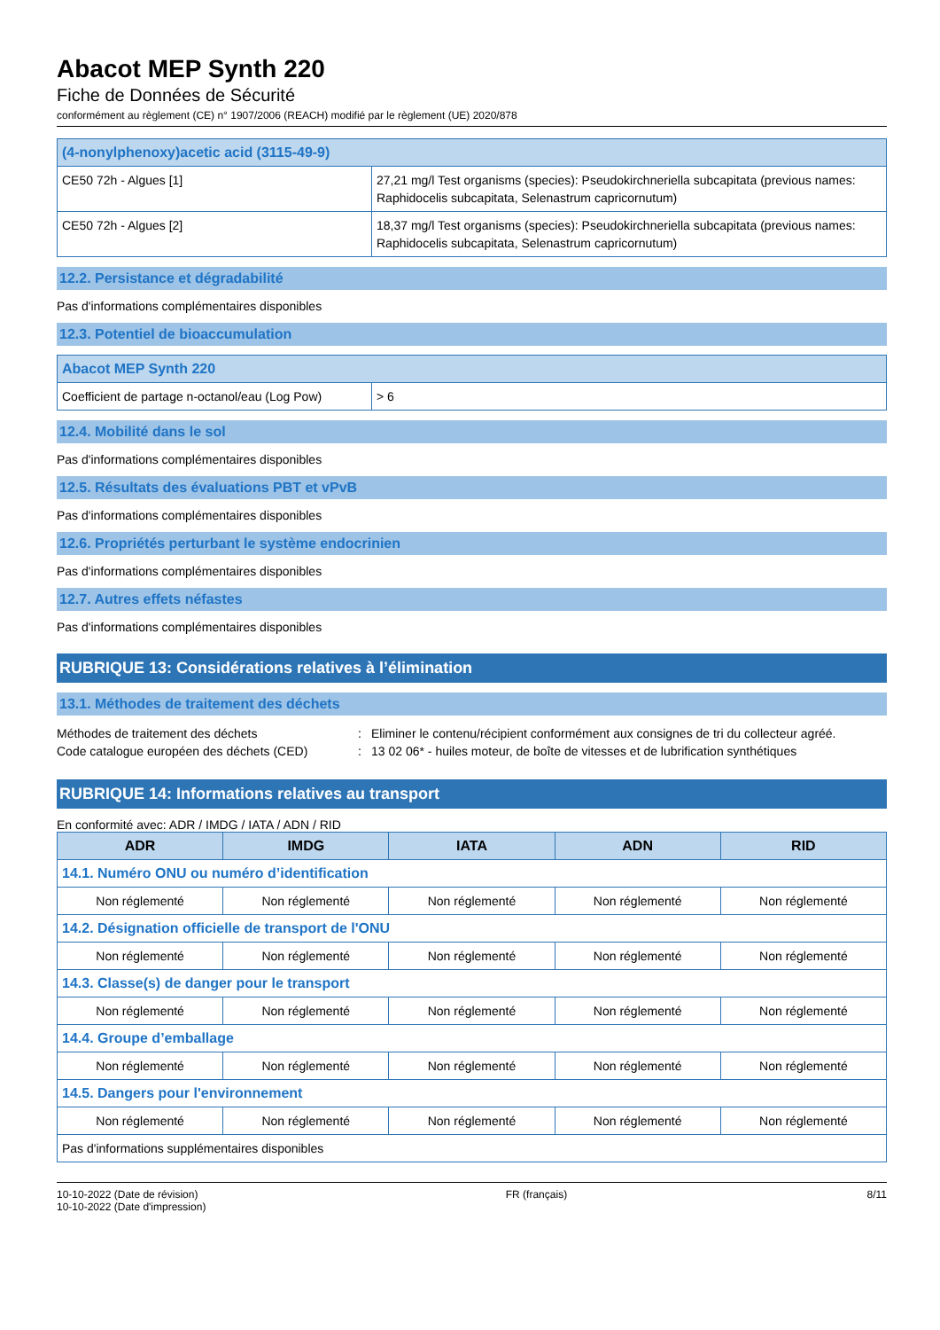Abacot MEP Synth 220
Fiche de Données de Sécurité
conformément au règlement (CE) n° 1907/2006 (REACH) modifié par le règlement (UE) 2020/878
| (4-nonylphenoxy)acetic acid (3115-49-9) | |
| CE50 72h - Algues [1] | 27,21 mg/l Test organisms (species): Pseudokirchneriella subcapitata (previous names: Raphidocelis subcapitata, Selenastrum capricornutum) |
| CE50 72h - Algues [2] | 18,37 mg/l Test organisms (species): Pseudokirchneriella subcapitata (previous names: Raphidocelis subcapitata, Selenastrum capricornutum) |
12.2. Persistance et dégradabilité
Pas d'informations complémentaires disponibles
12.3. Potentiel de bioaccumulation
| Abacot MEP Synth 220 | |
| Coefficient de partage n-octanol/eau (Log Pow) | > 6 |
12.4. Mobilité dans le sol
Pas d'informations complémentaires disponibles
12.5. Résultats des évaluations PBT et vPvB
Pas d'informations complémentaires disponibles
12.6. Propriétés perturbant le système endocrinien
Pas d'informations complémentaires disponibles
12.7. Autres effets néfastes
Pas d'informations complémentaires disponibles
RUBRIQUE 13: Considérations relatives à l’élimination
13.1. Méthodes de traitement des déchets
Méthodes de traitement des déchets: Eliminer le contenu/récipient conformément aux consignes de tri du collecteur agréé.
Code catalogue européen des déchets (CED): 13 02 06* - huiles moteur, de boîte de vitesses et de lubrification synthétiques
RUBRIQUE 14: Informations relatives au transport
En conformité avec: ADR / IMDG / IATA / ADN / RID
| ADR | IMDG | IATA | ADN | RID |
| --- | --- | --- | --- | --- |
| 14.1. Numéro ONU ou numéro d’identification | | | | |
| Non réglementé | Non réglementé | Non réglementé | Non réglementé | Non réglementé |
| 14.2. Désignation officielle de transport de l'ONU | | | | |
| Non réglementé | Non réglementé | Non réglementé | Non réglementé | Non réglementé |
| 14.3. Classe(s) de danger pour le transport | | | | |
| Non réglementé | Non réglementé | Non réglementé | Non réglementé | Non réglementé |
| 14.4. Groupe d’emballage | | | | |
| Non réglementé | Non réglementé | Non réglementé | Non réglementé | Non réglementé |
| 14.5. Dangers pour l'environnement | | | | |
| Non réglementé | Non réglementé | Non réglementé | Non réglementé | Non réglementé |
| Pas d'informations supplémentaires disponibles | | | | |
10-10-2022 (Date de révision)
10-10-2022 (Date d'impression)
FR (français) 8/11